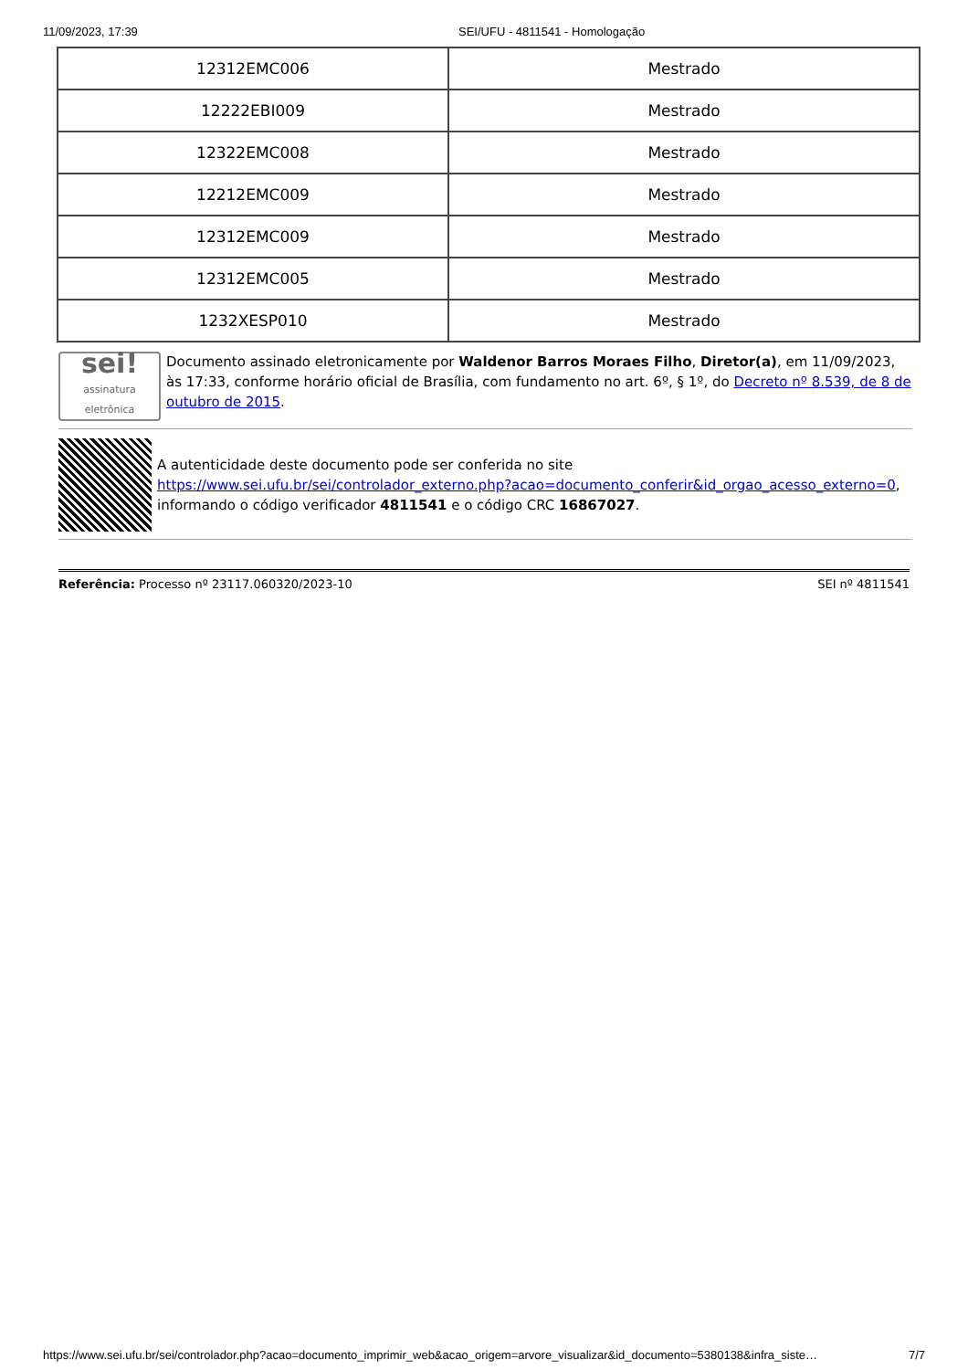11/09/2023, 17:39 SEI/UFU - 4811541 - Homologação
| 12312EMC006 | Mestrado |
| 12222EBI009 | Mestrado |
| 12322EMC008 | Mestrado |
| 12212EMC009 | Mestrado |
| 12312EMC009 | Mestrado |
| 12312EMC005 | Mestrado |
| 1232XESP010 | Mestrado |
sei!
assinatura eletrônica
Documento assinado eletronicamente por Waldenor Barros Moraes Filho, Diretor(a), em 11/09/2023, às 17:33, conforme horário oficial de Brasília, com fundamento no art. 6º, § 1º, do Decreto nº 8.539, de 8 de outubro de 2015.
A autenticidade deste documento pode ser conferida no site https://www.sei.ufu.br/sei/controlador_externo.php?acao=documento_conferir&id_orgao_acesso_externo=0, informando o código verificador 4811541 e o código CRC 16867027.
Referência: Processo nº 23117.060320/2023-10 SEI nº 4811541
https://www.sei.ufu.br/sei/controlador.php?acao=documento_imprimir_web&acao_origem=arvore_visualizar&id_documento=5380138&infra_siste… 7/7